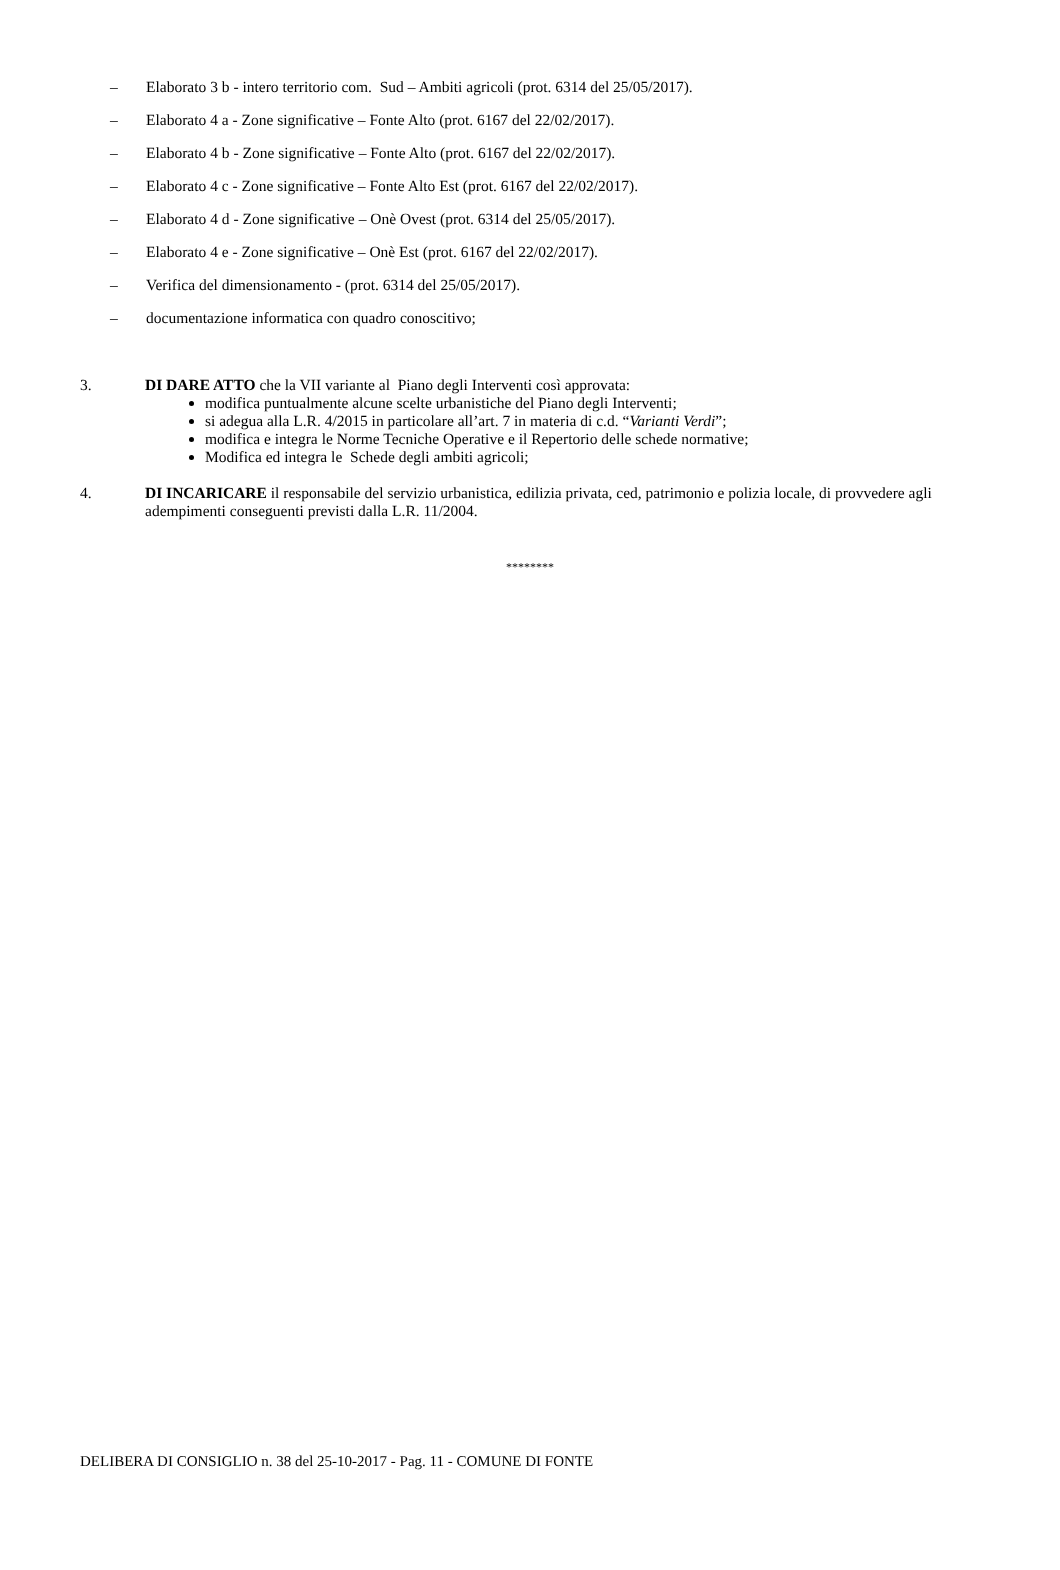– Elaborato 3 b - intero territorio com. Sud – Ambiti agricoli (prot. 6314 del 25/05/2017).
– Elaborato 4 a - Zone significative – Fonte Alto (prot. 6167 del 22/02/2017).
– Elaborato 4 b - Zone significative – Fonte Alto (prot. 6167 del 22/02/2017).
– Elaborato 4 c - Zone significative – Fonte Alto Est (prot. 6167 del 22/02/2017).
– Elaborato 4 d - Zone significative – Onè Ovest (prot. 6314 del 25/05/2017).
– Elaborato 4 e - Zone significative – Onè Est (prot. 6167 del 22/02/2017).
– Verifica del dimensionamento - (prot. 6314 del 25/05/2017).
– documentazione informatica con quadro conoscitivo;
3.
DI DARE ATTO che la VII variante al Piano degli Interventi così approvata:
modifica puntualmente alcune scelte urbanistiche del Piano degli Interventi;
si adegua alla L.R. 4/2015 in particolare all’art. 7 in materia di c.d. “Varianti Verdi”;
modifica e integra le Norme Tecniche Operative e il Repertorio delle schede normative;
Modifica ed integra le Schede degli ambiti agricoli;
4.
DI INCARICARE il responsabile del servizio urbanistica, edilizia privata, ced, patrimonio e polizia locale, di provvedere agli adempimenti conseguenti previsti dalla L.R. 11/2004.
********
DELIBERA DI CONSIGLIO n. 38 del 25-10-2017 - Pag. 11 - COMUNE DI FONTE